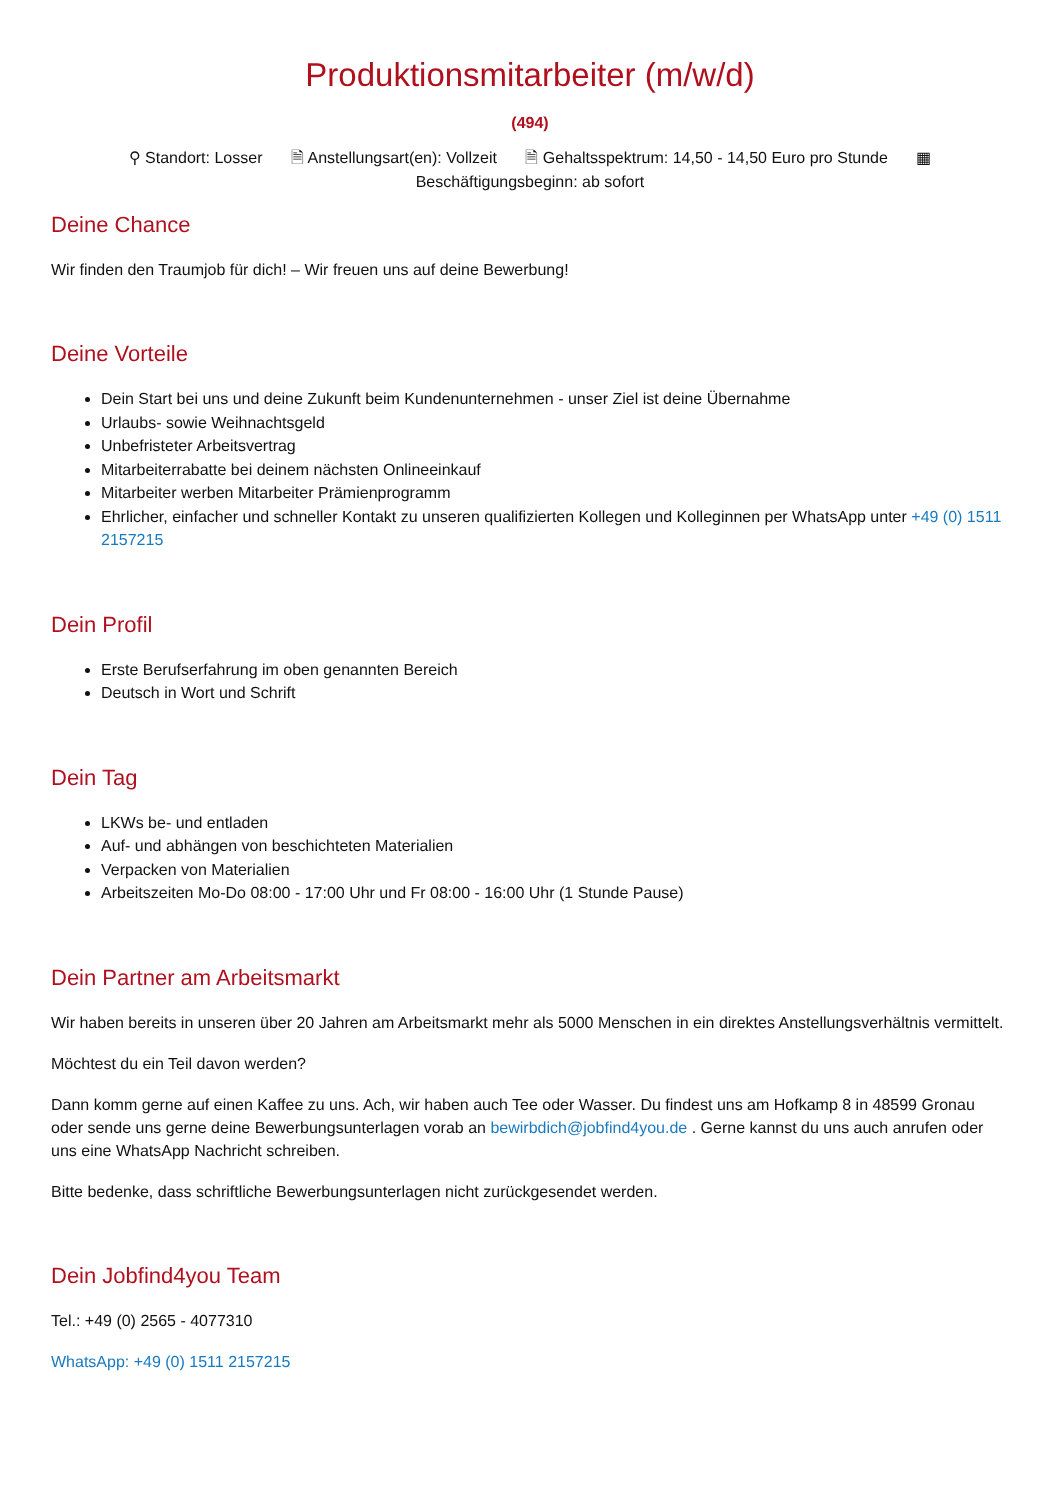Produktionsmitarbeiter (m/w/d)
(494)
⚲ Standort: Losser 🗎 Anstellungsart(en): Vollzeit 🗎 Gehaltsspektrum: 14,50 - 14,50 Euro pro Stunde ▦
Beschäftigungsbeginn: ab sofort
Deine Chance
Wir finden den Traumjob für dich! – Wir freuen uns auf deine Bewerbung!
Deine Vorteile
Dein Start bei uns und deine Zukunft beim Kundenunternehmen - unser Ziel ist deine Übernahme
Urlaubs- sowie Weihnachtsgeld
Unbefristeter Arbeitsvertrag
Mitarbeiterrabatte bei deinem nächsten Onlineeinkauf
Mitarbeiter werben Mitarbeiter Prämienprogramm
Ehrlicher, einfacher und schneller Kontakt zu unseren qualifizierten Kollegen und Kolleginnen per WhatsApp unter +49 (0) 1511 2157215
Dein Profil
Erste Berufserfahrung im oben genannten Bereich
Deutsch in Wort und Schrift
Dein Tag
LKWs be- und entladen
Auf- und abhängen von beschichteten Materialien
Verpacken von Materialien
Arbeitszeiten Mo-Do 08:00 - 17:00 Uhr und Fr 08:00 - 16:00 Uhr (1 Stunde Pause)
Dein Partner am Arbeitsmarkt
Wir haben bereits in unseren über 20 Jahren am Arbeitsmarkt mehr als 5000 Menschen in ein direktes Anstellungsverhältnis vermittelt.
Möchtest du ein Teil davon werden?
Dann komm gerne auf einen Kaffee zu uns. Ach, wir haben auch Tee oder Wasser. Du findest uns am Hofkamp 8 in 48599 Gronau oder sende uns gerne deine Bewerbungsunterlagen vorab an bewirbdich@jobfind4you.de . Gerne kannst du uns auch anrufen oder uns eine WhatsApp Nachricht schreiben.
Bitte bedenke, dass schriftliche Bewerbungsunterlagen nicht zurückgesendet werden.
Dein Jobfind4you Team
Tel.: +49 (0) 2565 - 4077310
WhatsApp: +49 (0) 1511 2157215